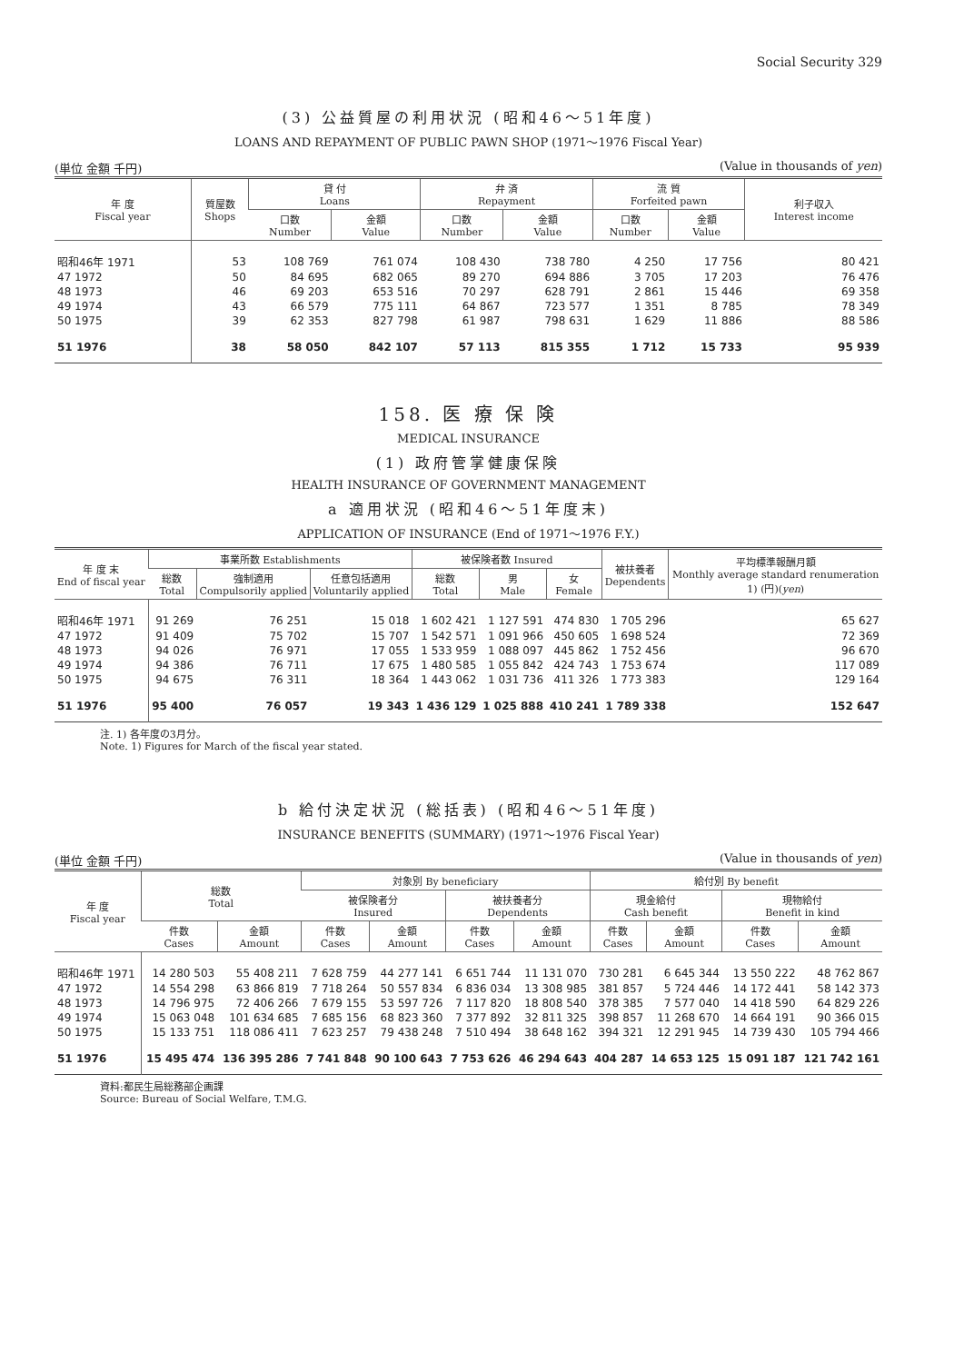Social Security 329
(3) 公益質屋の利用状況 (昭和46〜51年度)
LOANS AND REPAYMENT OF PUBLIC PAWN SHOP (1971〜1976 Fiscal Year)
(単位 金額 千円) (Value in thousands of yen)
| 年 度 Fiscal year | 質屋数 Shops | 貸 付 Loans | | 弁 済 Repayment | | 流 質 Forfeited pawn | | 利子収入 Interest income |
| --- | --- | --- | --- | --- | --- | --- | --- | --- |
| | | 口数 Number | 金額 Value | 口数 Number | 金額 Value | 口数 Number | 金額 Value | |
| 昭和46年 1971 | 53 | 108 769 | 761 074 | 108 430 | 738 780 | 4 250 | 17 756 | 80 421 |
| 47 1972 | 50 | 84 695 | 682 065 | 89 270 | 694 886 | 3 705 | 17 203 | 76 476 |
| 48 1973 | 46 | 69 203 | 653 516 | 70 297 | 628 791 | 2 861 | 15 446 | 69 358 |
| 49 1974 | 43 | 66 579 | 775 111 | 64 867 | 723 577 | 1 351 | 8 785 | 78 349 |
| 50 1975 | 39 | 62 353 | 827 798 | 61 987 | 798 631 | 1 629 | 11 886 | 88 586 |
| 51 1976 | 38 | 58 050 | 842 107 | 57 113 | 815 355 | 1 712 | 15 733 | 95 939 |
158. 医 療 保 険
MEDICAL INSURANCE
(1) 政府管掌健康保険
HEALTH INSURANCE OF GOVERNMENT MANAGEMENT
a 適用状況 (昭和46〜51年度末)
APPLICATION OF INSURANCE (End of 1971〜1976 F.Y.)
| 年 度 末 End of fiscal year | 事業所数 Establishments | | | 被保険者数 Insured | | | 被扶養者 Dependents | 平均標準報酬月額 Monthly average standard renumeration 1) (円)( yen ) |
| --- | --- | --- | --- | --- | --- | --- | --- | --- |
| | 総数 Total | 強制適用 Compulsorily applied | 任意包括適用 Voluntarily applied | 総数 Total | 男 Male | 女 Female | | |
| 昭和46年 1971 | 91 269 | 76 251 | 15 018 | 1 602 421 | 1 127 591 | 474 830 | 1 705 296 | 65 627 |
| 47 1972 | 91 409 | 75 702 | 15 707 | 1 542 571 | 1 091 966 | 450 605 | 1 698 524 | 72 369 |
| 48 1973 | 94 026 | 76 971 | 17 055 | 1 533 959 | 1 088 097 | 445 862 | 1 752 456 | 96 670 |
| 49 1974 | 94 386 | 76 711 | 17 675 | 1 480 585 | 1 055 842 | 424 743 | 1 753 674 | 117 089 |
| 50 1975 | 94 675 | 76 311 | 18 364 | 1 443 062 | 1 031 736 | 411 326 | 1 773 383 | 129 164 |
| 51 1976 | 95 400 | 76 057 | 19 343 | 1 436 129 | 1 025 888 | 410 241 | 1 789 338 | 152 647 |
注. 1) 各年度の3月分。
Note. 1) Figures for March of the fiscal year stated.
b 給付決定状況 (総括表) (昭和46〜51年度)
INSURANCE BENEFITS (SUMMARY) (1971〜1976 Fiscal Year)
(単位 金額 千円) (Value in thousands of yen)
| 年 度 Fiscal year | 総数 Total | | 対象別 By beneficiary | | | | 給付別 By benefit | | | |
| --- | --- | --- | --- | --- | --- | --- | --- | --- | --- | --- |
| | | | 被保険者分 Insured | | 被扶養者分 Dependents | | 現金給付 Cash benefit | | 現物給付 Benefit in kind | |
| | 件数 Cases | 金額 Amount | 件数 Cases | 金額 Amount | 件数 Cases | 金額 Amount | 件数 Cases | 金額 Amount | 件数 Cases | 金額 Amount |
| 昭和46年 1971 | 14 280 503 | 55 408 211 | 7 628 759 | 44 277 141 | 6 651 744 | 11 131 070 | 730 281 | 6 645 344 | 13 550 222 | 48 762 867 |
| 47 1972 | 14 554 298 | 63 866 819 | 7 718 264 | 50 557 834 | 6 836 034 | 13 308 985 | 381 857 | 5 724 446 | 14 172 441 | 58 142 373 |
| 48 1973 | 14 796 975 | 72 406 266 | 7 679 155 | 53 597 726 | 7 117 820 | 18 808 540 | 378 385 | 7 577 040 | 14 418 590 | 64 829 226 |
| 49 1974 | 15 063 048 | 101 634 685 | 7 685 156 | 68 823 360 | 7 377 892 | 32 811 325 | 398 857 | 11 268 670 | 14 664 191 | 90 366 015 |
| 50 1975 | 15 133 751 | 118 086 411 | 7 623 257 | 79 438 248 | 7 510 494 | 38 648 162 | 394 321 | 12 291 945 | 14 739 430 | 105 794 466 |
| 51 1976 | 15 495 474 | 136 395 286 | 7 741 848 | 90 100 643 | 7 753 626 | 46 294 643 | 404 287 | 14 653 125 | 15 091 187 | 121 742 161 |
資料:都民生局総務部企画課
Source: Bureau of Social Welfare, T.M.G.